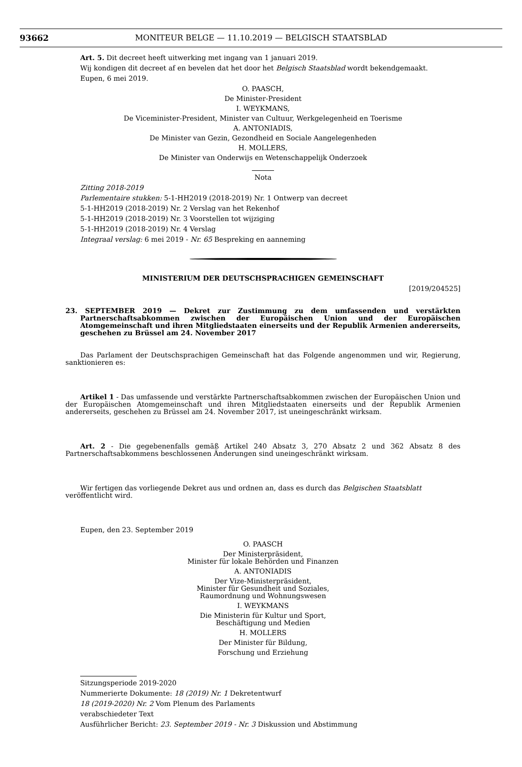93662 MONITEUR BELGE — 11.10.2019 — BELGISCH STAATSBLAD
Art. 5. Dit decreet heeft uitwerking met ingang van 1 januari 2019.
Wij kondigen dit decreet af en bevelen dat het door het Belgisch Staatsblad wordt bekendgemaakt.
Eupen, 6 mei 2019.
O. PAASCH,
De Minister-President
I. WEYKMANS,
De Viceminister-President, Minister van Cultuur, Werkgelegenheid en Toerisme
A. ANTONIADIS,
De Minister van Gezin, Gezondheid en Sociale Aangelegenheden
H. MOLLERS,
De Minister van Onderwijs en Wetenschappelijk Onderzoek
Nota
Zitting 2018-2019
Parlementaire stukken: 5-1-HH2019 (2018-2019) Nr. 1 Ontwerp van decreet
5-1-HH2019 (2018-2019) Nr. 2 Verslag van het Rekenhof
5-1-HH2019 (2018-2019) Nr. 3 Voorstellen tot wijziging
5-1-HH2019 (2018-2019) Nr. 4 Verslag
Integraal verslag: 6 mei 2019 - Nr. 65 Bespreking en aanneming
MINISTERIUM DER DEUTSCHSPRACHIGEN GEMEINSCHAFT
[2019/204525]
23. SEPTEMBER 2019 — Dekret zur Zustimmung zu dem umfassenden und verstärkten Partnerschaftsabkommen zwischen der Europäischen Union und der Europäischen Atomgemeinschaft und ihren Mitgliedstaaten einerseits und der Republik Armenien andererseits, geschehen zu Brüssel am 24. November 2017
Das Parlament der Deutschsprachigen Gemeinschaft hat das Folgende angenommen und wir, Regierung, sanktionieren es:
Artikel 1 - Das umfassende und verstärkte Partnerschaftsabkommen zwischen der Europäischen Union und der Europäischen Atomgemeinschaft und ihren Mitgliedstaaten einerseits und der Republik Armenien andererseits, geschehen zu Brüssel am 24. November 2017, ist uneingeschränkt wirksam.
Art. 2 - Die gegebenenfalls gemäß Artikel 240 Absatz 3, 270 Absatz 2 und 362 Absatz 8 des Partnerschaftsabkommens beschlossenen Änderungen sind uneingeschränkt wirksam.
Wir fertigen das vorliegende Dekret aus und ordnen an, dass es durch das Belgischen Staatsblatt veröffentlicht wird.
Eupen, den 23. September 2019
O. PAASCH
Der Ministerpräsident,
Minister für lokale Behörden und Finanzen
A. ANTONIADIS
Der Vize-Ministerpräsident,
Minister für Gesundheit und Soziales,
Raumordnung und Wohnungswesen
I. WEYKMANS
Die Ministerin für Kultur und Sport,
Beschäftigung und Medien
H. MOLLERS
Der Minister für Bildung,
Forschung und Erziehung
Sitzungsperiode 2019-2020
Nummerierte Dokumente: 18 (2019) Nr. 1 Dekretentwurf
18 (2019-2020) Nr. 2 Vom Plenum des Parlaments
verabschiedeter Text
Ausführlicher Bericht: 23. September 2019 - Nr. 3 Diskussion und Abstimmung